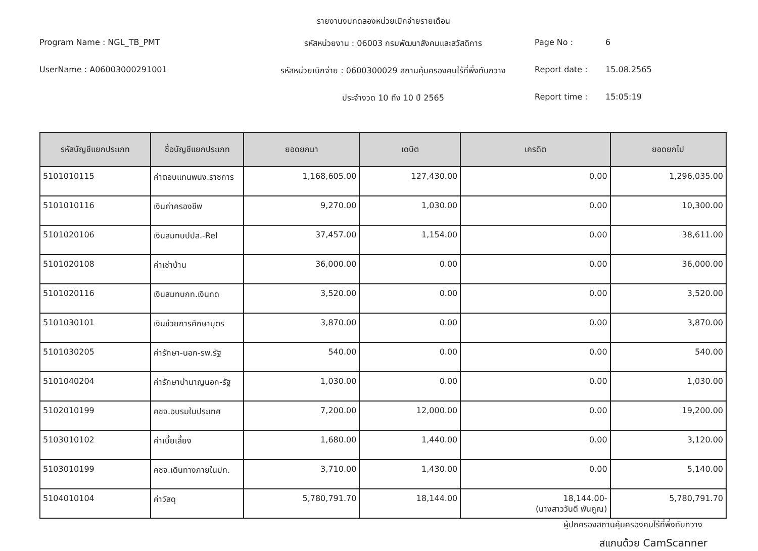รายงานงบทดลองหน่วยเบิกจ่ายรายเดือน
Program Name : NGL_TB_PMT
รหัสหน่วยงาน : 06003 กรมพัฒนาสังคมและสวัสดิการ
Page No :
6
UserName : A06003000291001
รหัสหน่วยเบิกจ่าย : 0600300029 สถานคุ้มครองคนไร้ที่พึ่งทับกวาง
Report date :
15.08.2565
ประจำงวด 10 ถึง 10 ปี 2565
Report time :
15:05:19
| รหัสบัญชีแยกประเภท | ชื่อบัญชีแยกประเภท | ยอดยกมา | เดบิต | เครดิต | ยอดยกไป |
| --- | --- | --- | --- | --- | --- |
| 5101010115 | ค่าตอบแทนพนง.ราชการ | 1,168,605.00 | 127,430.00 | 0.00 | 1,296,035.00 |
| 5101010116 | เงินค่าครองชีพ | 9,270.00 | 1,030.00 | 0.00 | 10,300.00 |
| 5101020106 | เงินสมทบปปส.-Rel | 37,457.00 | 1,154.00 | 0.00 | 38,611.00 |
| 5101020108 | ค่าเช่าบ้าน | 36,000.00 | 0.00 | 0.00 | 36,000.00 |
| 5101020116 | เงินสมทบกท.เงินทด | 3,520.00 | 0.00 | 0.00 | 3,520.00 |
| 5101030101 | เงินช่วยการศึกษาบุตร | 3,870.00 | 0.00 | 0.00 | 3,870.00 |
| 5101030205 | ค่ารักษา-นอก-รพ.รัฐ | 540.00 | 0.00 | 0.00 | 540.00 |
| 5101040204 | ค่ารักษาบำนาญนอก-รัฐ | 1,030.00 | 0.00 | 0.00 | 1,030.00 |
| 5102010199 | คชจ.อบรมในประเทศ | 7,200.00 | 12,000.00 | 0.00 | 19,200.00 |
| 5103010102 | ค่าเบี้ยเลี้ยง | 1,680.00 | 1,440.00 | 0.00 | 3,120.00 |
| 5103010199 | คชจ.เดินทางภายในปท. | 3,710.00 | 1,430.00 | 0.00 | 5,140.00 |
| 5104010104 | ค่าวัสดุ | 5,780,791.70 | 18,144.00 | 18,144.00- (นางสาววันดี พันคูณ) | 5,780,791.70 |
ผู้ปกครองสถานคุ้มครองคนไร้ที่พึ่งทับกวาง
สแกนด้วย CamScanner